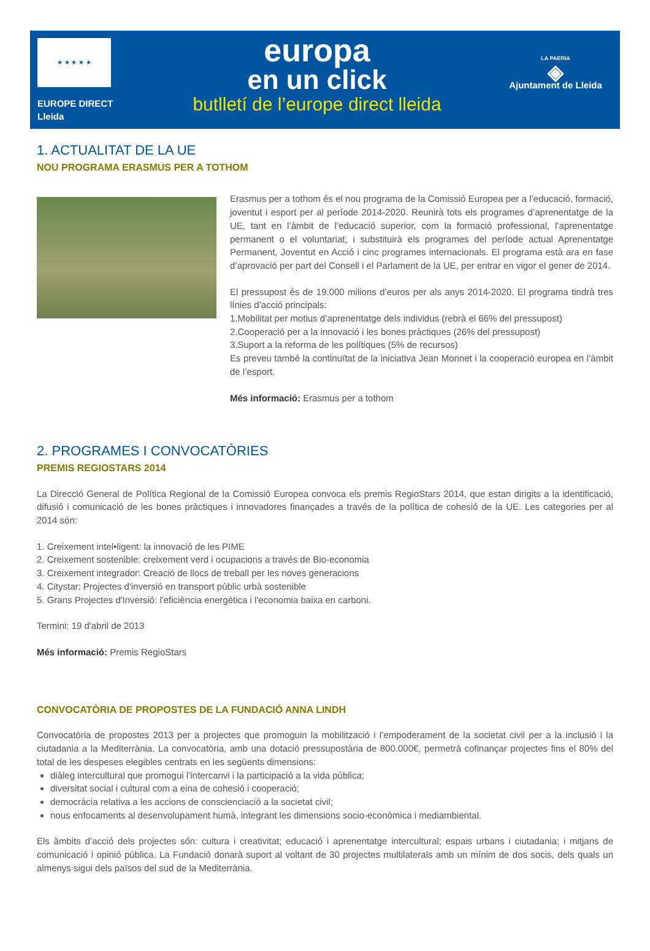★ ★ ★ ★ ★
EUROPE DIRECT
Lleida
europa
en un click
butlletí de l’europe direct lleida
LA PAERIA
◈
Ajuntament de Lleida
1. ACTUALITAT DE LA UE
NOU PROGRAMA ERASMUS PER A TOTHOM
Erasmus per a tothom és el nou programa de la Comissió Europea per a l’educació, formació, joventut i esport per al període 2014-2020. Reunirà tots els programes d’aprenentatge de la UE, tant en l’àmbit de l’educació superior, com la formació professional, l’aprenentatge permanent o el voluntariat, i substituirà els programes del període actual Aprenentatge Permanent, Joventut en Acció i cinc programes internacionals. El programa està ara en fase d’aprovació per part del Consell i el Parlament de la UE, per entrar en vigor el gener de 2014.
El pressupost és de 19.000 milions d’euros per als anys 2014-2020. El programa tindrà tres línies d’acció principals:
1.Mobilitat per motius d’aprenentatge dels individus (rebrà el 66% del pressupost)
2.Cooperació per a la innovació i les bones pràctiques (26% del pressupost)
3.Suport a la reforma de les polítiques (5% de recursos)
Es preveu també la continuïtat de la iniciativa Jean Monnet i la cooperació europea en l’àmbit de l’esport.
Més informació: Erasmus per a tothom
2. PROGRAMES I CONVOCATÒRIES
PREMIS REGIOSTARS 2014
La Direcció General de Política Regional de la Comissió Europea convoca els premis RegioStars 2014, que estan dirigits a la identificació, difusió i comunicació de les bones pràctiques i innovadores finançades a través de la política de cohesió de la UE. Les categories per al 2014 són:
1. Creixement intel•ligent: la innovació de les PIME
2. Creixement sostenible: creixement verd i ocupacions a través de Bio-economia
3. Creixement integrador: Creació de llocs de treball per les noves generacions
4. Citystar: Projectes d'inversió en transport públic urbà sostenible
5. Grans Projectes d'Inversió: l'eficiència energètica i l'economia baixa en carboni.
Termini: 19 d'abril de 2013
Més informació: Premis RegioStars
CONVOCATÒRIA DE PROPOSTES DE LA FUNDACIÓ ANNA LINDH
Convocatòria de propostes 2013 per a projectes que promoguin la mobilització i l’empoderament de la societat civil per a la inclusió i la ciutadania a la Mediterrània. La convocatòria, amb una dotació pressupostària de 800.000€, permetrà cofinançar projectes fins el 80% del total de les despeses elegibles centrats en les següents dimensions:
diàleg intercultural que promogui l’intercanvi i la participació a la vida pública;
diversitat social i cultural com a eina de cohesió i cooperació;
democràcia relativa a les accions de conscienciació a la societat civil;
nous enfocaments al desenvolupament humà, integrant les dimensions socio-econòmica i mediambiental.
Els àmbits d’acció dels projectes són: cultura i creativitat; educació i aprenentatge intercultural; espais urbans i ciutadania; i mitjans de comunicació i opinió pública. La Fundació donarà suport al voltant de 30 projectes multilaterals amb un mínim de dos socis, dels quals un almenys sigui dels països del sud de la Mediterrània.